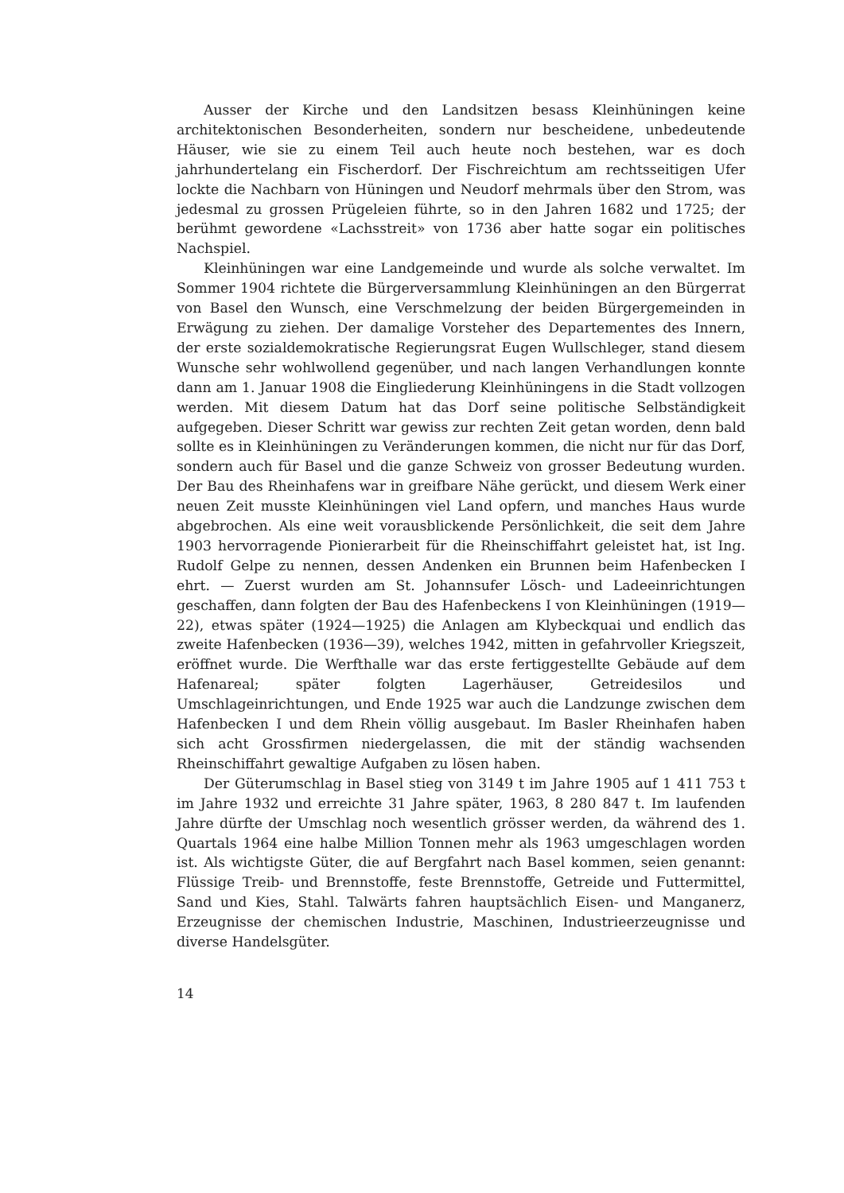Ausser der Kirche und den Landsitzen besass Kleinhüningen keine architektonischen Besonderheiten, sondern nur bescheidene, unbedeutende Häuser, wie sie zu einem Teil auch heute noch bestehen, war es doch jahrhundertelang ein Fischerdorf. Der Fischreichtum am rechtsseitigen Ufer lockte die Nachbarn von Hüningen und Neudorf mehrmals über den Strom, was jedesmal zu grossen Prügeleien führte, so in den Jahren 1682 und 1725; der berühmt gewordene «Lachsstreit» von 1736 aber hatte sogar ein politisches Nachspiel.
Kleinhüningen war eine Landgemeinde und wurde als solche verwaltet. Im Sommer 1904 richtete die Bürgerversammlung Kleinhüningen an den Bürgerrat von Basel den Wunsch, eine Verschmelzung der beiden Bürgergemeinden in Erwägung zu ziehen. Der damalige Vorsteher des Departementes des Innern, der erste sozialdemokratische Regierungsrat Eugen Wullschleger, stand diesem Wunsche sehr wohlwollend gegenüber, und nach langen Verhandlungen konnte dann am 1. Januar 1908 die Eingliederung Kleinhüningens in die Stadt vollzogen werden. Mit diesem Datum hat das Dorf seine politische Selbständigkeit aufgegeben. Dieser Schritt war gewiss zur rechten Zeit getan worden, denn bald sollte es in Kleinhüningen zu Veränderungen kommen, die nicht nur für das Dorf, sondern auch für Basel und die ganze Schweiz von grosser Bedeutung wurden. Der Bau des Rheinhafens war in greifbare Nähe gerückt, und diesem Werk einer neuen Zeit musste Kleinhüningen viel Land opfern, und manches Haus wurde abgebrochen. Als eine weit vorausblickende Persönlichkeit, die seit dem Jahre 1903 hervorragende Pionierarbeit für die Rheinschiffahrt geleistet hat, ist Ing. Rudolf Gelpe zu nennen, dessen Andenken ein Brunnen beim Hafenbecken I ehrt. — Zuerst wurden am St. Johannsufer Lösch- und Ladeeinrichtungen geschaffen, dann folgten der Bau des Hafenbeckens I von Kleinhüningen (1919—22), etwas später (1924—1925) die Anlagen am Klybeckquai und endlich das zweite Hafenbecken (1936—39), welches 1942, mitten in gefahrvoller Kriegszeit, eröffnet wurde. Die Werfthalle war das erste fertiggestellte Gebäude auf dem Hafenareal; später folgten Lagerhäuser, Getreidesilos und Umschlageinrichtungen, und Ende 1925 war auch die Landzunge zwischen dem Hafenbecken I und dem Rhein völlig ausgebaut. Im Basler Rheinhafen haben sich acht Grossfirmen niedergelassen, die mit der ständig wachsenden Rheinschiffahrt gewaltige Aufgaben zu lösen haben.
Der Güterumschlag in Basel stieg von 3149 t im Jahre 1905 auf 1 411 753 t im Jahre 1932 und erreichte 31 Jahre später, 1963, 8 280 847 t. Im laufenden Jahre dürfte der Umschlag noch wesentlich grösser werden, da während des 1. Quartals 1964 eine halbe Million Tonnen mehr als 1963 umgeschlagen worden ist. Als wichtigste Güter, die auf Bergfahrt nach Basel kommen, seien genannt: Flüssige Treib- und Brennstoffe, feste Brennstoffe, Getreide und Futtermittel, Sand und Kies, Stahl. Talwärts fahren hauptsächlich Eisen- und Manganerz, Erzeugnisse der chemischen Industrie, Maschinen, Industrieerzeugnisse und diverse Handelsgüter.
14